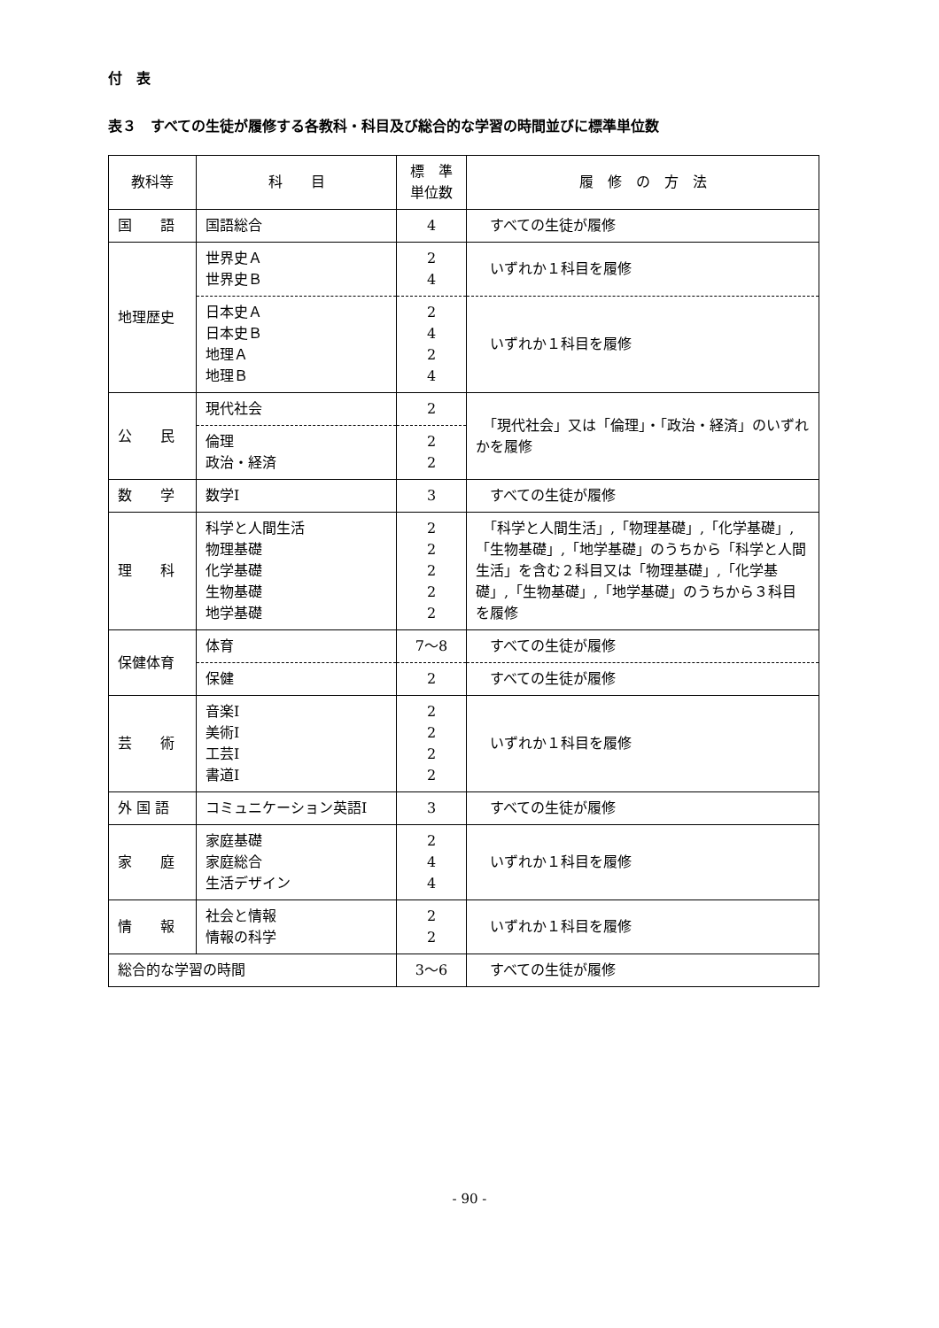付　表
表３　すべての生徒が履修する各教科・科目及び総合的な学習の時間並びに標準単位数
| 教科等 | 科 目 | 標 準 単位数 | 履 修 の 方 法 |
| --- | --- | --- | --- |
| 国 語 | 国語総合 | 4 | すべての生徒が履修 |
| 地理歴史 | 世界史Ａ 世界史Ｂ | 2 4 | いずれか１科目を履修 |
| | 日本史Ａ 日本史Ｂ 地理Ａ 地理Ｂ | 2 4 2 4 | いずれか１科目を履修 |
| 公 民 | 現代社会 | 2 | 「現代社会」又は「倫理」・「政治・経済」のいずれかを履修 |
| | 倫理 政治・経済 | 2 2 | |
| 数 学 | 数学Ⅰ | 3 | すべての生徒が履修 |
| 理 科 | 科学と人間生活 物理基礎 化学基礎 生物基礎 地学基礎 | 2 2 2 2 2 | 「科学と人間生活」,「物理基礎」,「化学基礎」,「生物基礎」,「地学基礎」のうちから「科学と人間生活」を含む２科目又は「物理基礎」,「化学基礎」,「生物基礎」,「地学基礎」のうちから３科目を履修 |
| 保健体育 | 体育 | 7〜8 | すべての生徒が履修 |
| | 保健 | 2 | すべての生徒が履修 |
| 芸 術 | 音楽Ⅰ 美術Ⅰ 工芸Ⅰ 書道Ⅰ | 2 2 2 2 | いずれか１科目を履修 |
| 外 国 語 | コミュニケーション英語Ⅰ | 3 | すべての生徒が履修 |
| 家 庭 | 家庭基礎 家庭総合 生活デザイン | 2 4 4 | いずれか１科目を履修 |
| 情 報 | 社会と情報 情報の科学 | 2 2 | いずれか１科目を履修 |
| 総合的な学習の時間 | | 3〜6 | すべての生徒が履修 |
- 90 -